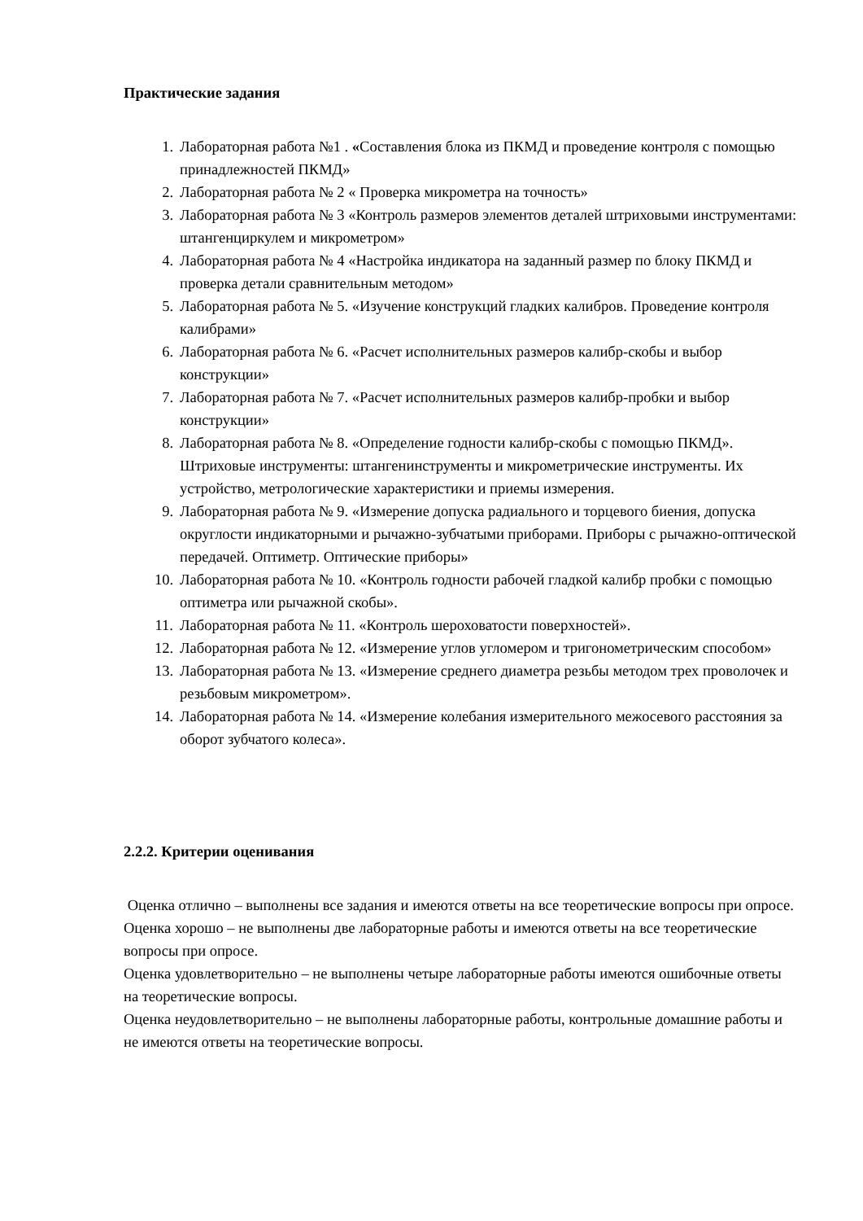Практические задания
1. Лабораторная работа №1 . «Составления блока из ПКМД и проведение контроля с помощью принадлежностей ПКМД»
2. Лабораторная работа № 2 « Проверка микрометра на точность»
3. Лабораторная работа № 3 «Контроль размеров элементов деталей штриховыми инструментами: штангенциркулем и микрометром»
4. Лабораторная работа № 4 «Настройка индикатора на заданный размер по блоку ПКМД и проверка детали сравнительным методом»
5. Лабораторная работа № 5. «Изучение конструкций гладких калибров. Проведение контроля калибрами»
6. Лабораторная работа № 6. «Расчет исполнительных размеров калибр-скобы и выбор конструкции»
7. Лабораторная работа № 7. «Расчет исполнительных размеров калибр-пробки и выбор конструкции»
8. Лабораторная работа № 8. «Определение годности калибр-скобы с помощью ПКМД». Штриховые инструменты: штангенинструменты и микрометрические инструменты. Их устройство, метрологические характеристики и приемы измерения.
9. Лабораторная работа № 9. «Измерение допуска радиального и торцевого биения, допуска округлости индикаторными и рычажно-зубчатыми приборами. Приборы с рычажно-оптической передачей. Оптиметр. Оптические приборы»
10. Лабораторная работа № 10. «Контроль годности рабочей гладкой калибр пробки с помощью оптиметра или рычажной скобы».
11. Лабораторная работа № 11. «Контроль шероховатости поверхностей».
12. Лабораторная работа № 12. «Измерение углов угломером и тригонометрическим способом»
13. Лабораторная работа № 13. «Измерение среднего диаметра резьбы методом трех проволочек и резьбовым микрометром».
14. Лабораторная работа № 14. «Измерение колебания измерительного межосевого расстояния за оборот зубчатого колеса».
2.2.2. Критерии оценивания
Оценка отлично – выполнены все задания и имеются ответы на все теоретические вопросы при опросе.
Оценка хорошо – не выполнены две лабораторные работы и имеются ответы на все теоретические вопросы при опросе.
Оценка удовлетворительно – не выполнены четыре лабораторные работы имеются ошибочные ответы на теоретические вопросы.
Оценка неудовлетворительно – не выполнены лабораторные работы, контрольные домашние работы и не имеются ответы на теоретические вопросы.